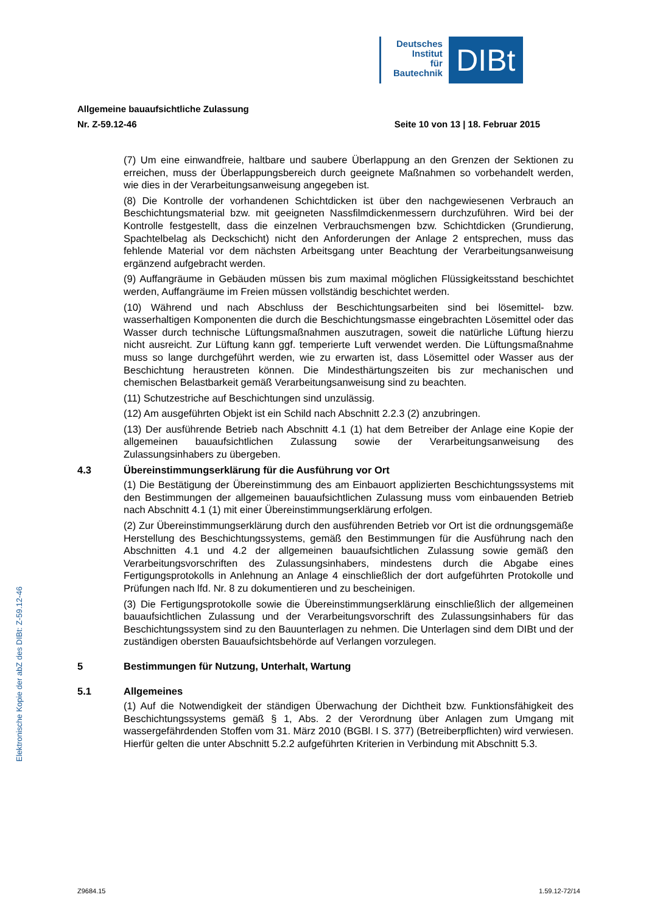Deutsches
Institut
für
Bautechnik
DIBt
Allgemeine bauaufsichtliche Zulassung
Nr. Z-59.12-46 Seite 10 von 13 | 18. Februar 2015
(7) Um eine einwandfreie, haltbare und saubere Überlappung an den Grenzen der Sektionen zu erreichen, muss der Überlappungsbereich durch geeignete Maßnahmen so vorbehandelt werden, wie dies in der Verarbeitungsanweisung angegeben ist.
(8) Die Kontrolle der vorhandenen Schichtdicken ist über den nachgewiesenen Verbrauch an Beschichtungsmaterial bzw. mit geeigneten Nassfilmdickenmessern durchzuführen. Wird bei der Kontrolle festgestellt, dass die einzelnen Verbrauchsmengen bzw. Schichtdicken (Grundierung, Spachtelbelag als Deckschicht) nicht den Anforderungen der Anlage 2 entsprechen, muss das fehlende Material vor dem nächsten Arbeitsgang unter Beachtung der Verarbeitungsanweisung ergänzend aufgebracht werden.
(9) Auffangräume in Gebäuden müssen bis zum maximal möglichen Flüssigkeitsstand beschichtet werden, Auffangräume im Freien müssen vollständig beschichtet werden.
(10) Während und nach Abschluss der Beschichtungsarbeiten sind bei lösemittel- bzw. wasserhaltigen Komponenten die durch die Beschichtungsmasse eingebrachten Lösemittel oder das Wasser durch technische Lüftungsmaßnahmen auszutragen, soweit die natürliche Lüftung hierzu nicht ausreicht. Zur Lüftung kann ggf. temperierte Luft verwendet werden. Die Lüftungsmaßnahme muss so lange durchgeführt werden, wie zu erwarten ist, dass Lösemittel oder Wasser aus der Beschichtung heraustreten können. Die Mindesthärtungszeiten bis zur mechanischen und chemischen Belastbarkeit gemäß Verarbeitungsanweisung sind zu beachten.
(11) Schutzestriche auf Beschichtungen sind unzulässig.
(12) Am ausgeführten Objekt ist ein Schild nach Abschnitt 2.2.3 (2) anzubringen.
(13) Der ausführende Betrieb nach Abschnitt 4.1 (1) hat dem Betreiber der Anlage eine Kopie der allgemeinen bauaufsichtlichen Zulassung sowie der Verarbeitungsanweisung des Zulassungsinhabers zu übergeben.
4.3 Übereinstimmungserklärung für die Ausführung vor Ort
(1) Die Bestätigung der Übereinstimmung des am Einbauort applizierten Beschichtungssystems mit den Bestimmungen der allgemeinen bauaufsichtlichen Zulassung muss vom einbauenden Betrieb nach Abschnitt 4.1 (1) mit einer Übereinstimmungserklärung erfolgen.
(2) Zur Übereinstimmungserklärung durch den ausführenden Betrieb vor Ort ist die ordnungsgemäße Herstellung des Beschichtungssystems, gemäß den Bestimmungen für die Ausführung nach den Abschnitten 4.1 und 4.2 der allgemeinen bauaufsichtlichen Zulassung sowie gemäß den Verarbeitungsvorschriften des Zulassungsinhabers, mindestens durch die Abgabe eines Fertigungsprotokolls in Anlehnung an Anlage 4 einschließlich der dort aufgeführten Protokolle und Prüfungen nach lfd. Nr. 8 zu dokumentieren und zu bescheinigen.
(3) Die Fertigungsprotokolle sowie die Übereinstimmungserklärung einschließlich der allgemeinen bauaufsichtlichen Zulassung und der Verarbeitungsvorschrift des Zulassungsinhabers für das Beschichtungssystem sind zu den Bauunterlagen zu nehmen. Die Unterlagen sind dem DIBt und der zuständigen obersten Bauaufsichtsbehörde auf Verlangen vorzulegen.
5 Bestimmungen für Nutzung, Unterhalt, Wartung
5.1 Allgemeines
(1) Auf die Notwendigkeit der ständigen Überwachung der Dichtheit bzw. Funktionsfähigkeit des Beschichtungssystems gemäß § 1, Abs. 2 der Verordnung über Anlagen zum Umgang mit wassergefährdenden Stoffen vom 31. März 2010 (BGBl. I S. 377) (Betreiberpflichten) wird verwiesen. Hierfür gelten die unter Abschnitt 5.2.2 aufgeführten Kriterien in Verbindung mit Abschnitt 5.3.
Elektronische Kopie der abZ des DIBt: Z-59.12-46
Z9684.15 1.59.12-72/14